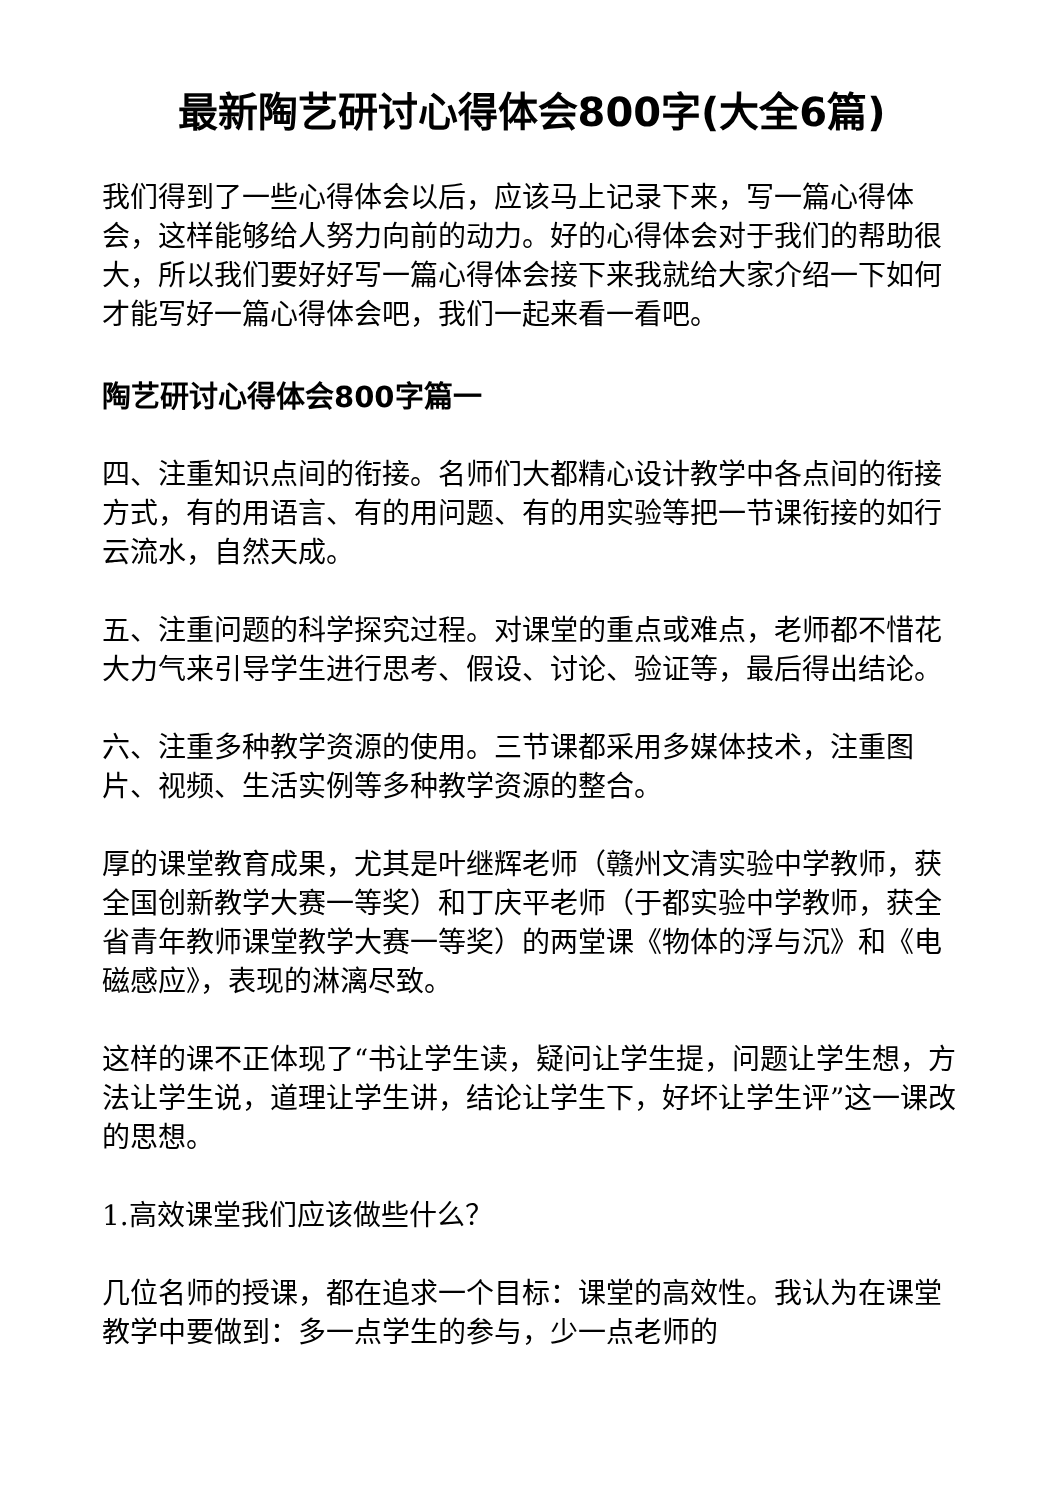最新陶艺研讨心得体会800字(大全6篇)
我们得到了一些心得体会以后，应该马上记录下来，写一篇心得体会，这样能够给人努力向前的动力。好的心得体会对于我们的帮助很大，所以我们要好好写一篇心得体会接下来我就给大家介绍一下如何才能写好一篇心得体会吧，我们一起来看一看吧。
陶艺研讨心得体会800字篇一
四、注重知识点间的衔接。名师们大都精心设计教学中各点间的衔接方式，有的用语言、有的用问题、有的用实验等把一节课衔接的如行云流水，自然天成。
五、注重问题的科学探究过程。对课堂的重点或难点，老师都不惜花大力气来引导学生进行思考、假设、讨论、验证等，最后得出结论。
六、注重多种教学资源的使用。三节课都采用多媒体技术，注重图片、视频、生活实例等多种教学资源的整合。
厚的课堂教育成果，尤其是叶继辉老师（赣州文清实验中学教师，获全国创新教学大赛一等奖）和丁庆平老师（于都实验中学教师，获全省青年教师课堂教学大赛一等奖）的两堂课《物体的浮与沉》和《电磁感应》，表现的淋漓尽致。
这样的课不正体现了“书让学生读，疑问让学生提，问题让学生想，方法让学生说，道理让学生讲，结论让学生下，好坏让学生评”这一课改的思想。
1.高效课堂我们应该做些什么？
几位名师的授课，都在追求一个目标：课堂的高效性。我认为在课堂教学中要做到：多一点学生的参与，少一点老师的